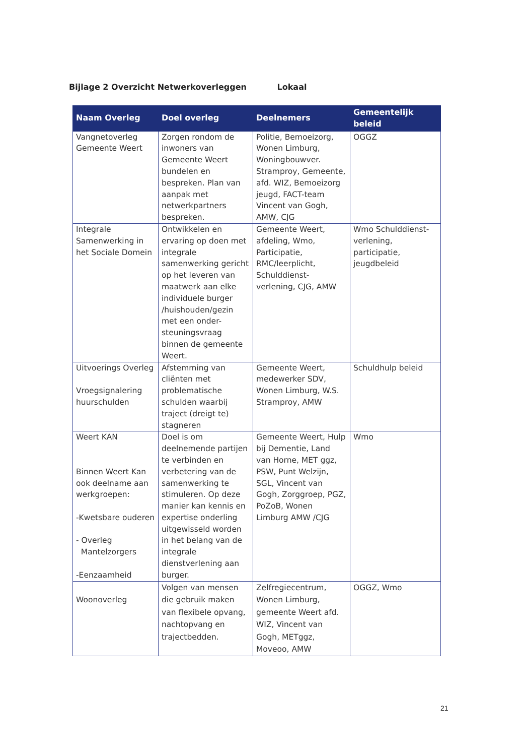Bijlage 2 Overzicht Netwerkoverleggen Lokaal
| Naam Overleg | Doel overleg | Deelnemers | Gemeentelijk beleid |
| --- | --- | --- | --- |
| Vangnetoverleg Gemeente Weert | Zorgen rondom de inwoners van Gemeente Weert bundelen en bespreken. Plan van aanpak met netwerkpartners bespreken. | Politie, Bemoeizorg, Wonen Limburg, Woningbouwver. Stramproy, Gemeente, afd. WIZ, Bemoeizorg jeugd, FACT-team Vincent van Gogh, AMW, CJG | OGGZ |
| Integrale Samenwerking in het Sociale Domein | Ontwikkelen en ervaring op doen met integrale samenwerking gericht op het leveren van maatwerk aan elke individuele burger /huishouden/gezin met een onder-steuningsvraag binnen de gemeente Weert. | Gemeente Weert, afdeling, Wmo, Participatie, RMC/leerplicht, Schulddienst-verlening, CJG, AMW | Wmo Schulddienst-verlening, participatie, jeugdbeleid |
| Uitvoerings Overleg Vroegsignalering huurschulden | Afstemming van cliënten met problematische schulden waarbij traject (dreigt te) stagneren | Gemeente Weert, medewerker SDV, Wonen Limburg, W.S. Stramproy, AMW | Schuldhulp beleid |
| Weert KAN Binnen Weert Kan ook deelname aan werkgroepen: -Kwetsbare ouderen - Overleg Mantelzorgers -Eenzaamheid | Doel is om deelnemende partijen te verbinden en verbetering van de samenwerking te stimuleren. Op deze manier kan kennis en expertise onderling uitgewisseld worden in het belang van de integrale dienstverlening aan burger. | Gemeente Weert, Hulp bij Dementie, Land van Horne, MET ggz, PSW, Punt Welzijn, SGL, Vincent van Gogh, Zorggroep, PGZ, PoZoB, Wonen Limburg AMW /CJG | Wmo |
| Woonoverleg | Volgen van mensen die gebruik maken van flexibele opvang, nachtopvang en trajectbedden. | Zelfregiecentrum, Wonen Limburg, gemeente Weert afd. WIZ, Vincent van Gogh, METggz, Moveoo, AMW | OGGZ, Wmo |
21